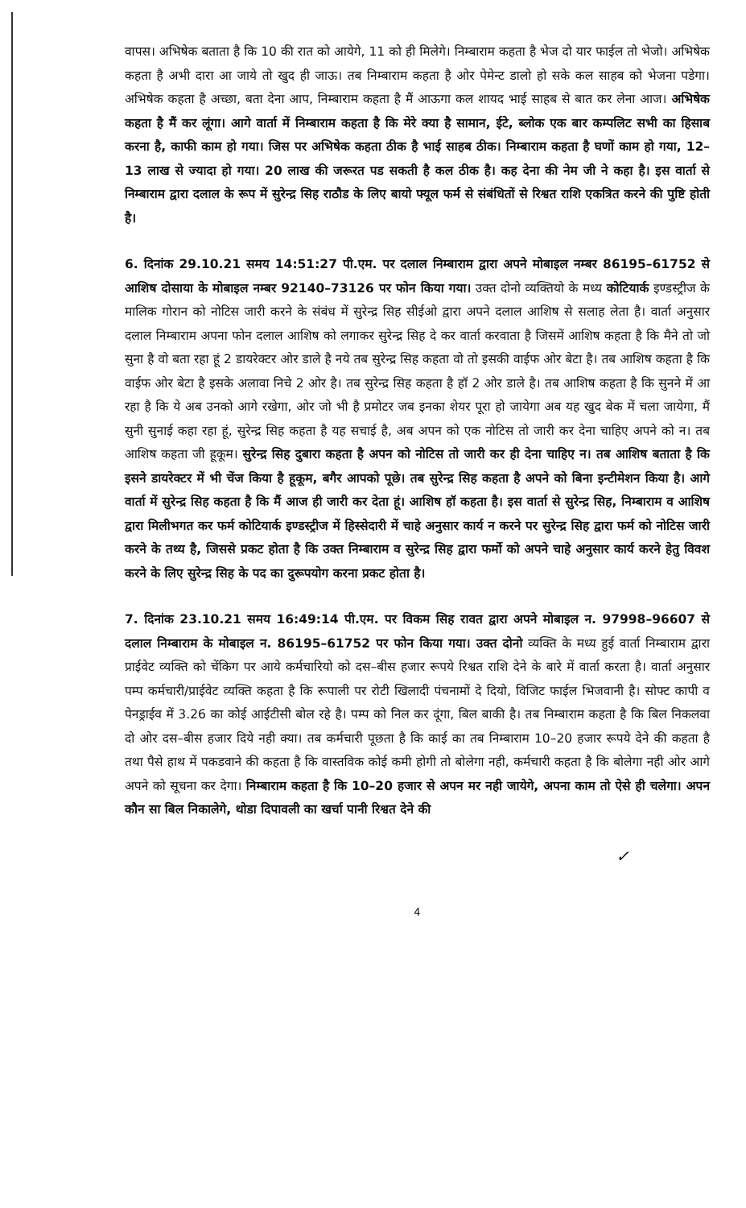वापस। अभिषेक बताता है कि 10 की रात को आयेगे, 11 को ही मिलेगे। निम्बाराम कहता है भेज दो यार फाईल तो भेजो। अभिषेक कहता है अभी दारा आ जाये तो खुद ही जाऊ। तब निम्बाराम कहता है ओर पेमेन्ट डालो हो सके कल साहब को भेजना पडेगा। अभिषेक कहता है अच्छा, बता देना आप, निम्बाराम कहता है मैं आऊगा कल शायद भाई साहब से बात कर लेना आज। अभिषेक कहता है मैं कर लूंगा। आगे वार्ता में निम्बाराम कहता है कि मेरे क्या है सामान, ईटे, ब्लोक एक बार कम्पलिट सभी का हिसाब करना है, काफी काम हो गया। जिस पर अभिषेक कहता ठीक है भाई साहब ठीक। निम्बाराम कहता है घणों काम हो गया, 12–13 लाख से ज्यादा हो गया। 20 लाख की जरूरत पड सकती है कल ठीक है। कह देना की नेम जी ने कहा है। इस वार्ता से निम्बाराम द्वारा दलाल के रूप में सुरेन्द्र सिह राठौड के लिए बायो फ्यूल फर्म से संबंधितों से रिश्वत राशि एकत्रित करने की पुष्टि होती है।
6. दिनांक 29.10.21 समय 14:51:27 पी.एम. पर दलाल निम्बाराम द्वारा अपने मोबाइल नम्बर 86195–61752 से आशिष दोसाया के मोबाइल नम्बर 92140–73126 पर फोन किया गया। उक्त दोनो व्यक्तियो के मध्य कोटियार्क इण्डस्ट्रीज के मालिक गोरान को नोटिस जारी करने के संबंध में सुरेन्द्र सिह सीईओ द्वारा अपने दलाल आशिष से सलाह लेता है। वार्ता अनुसार दलाल निम्बाराम अपना फोन दलाल आशिष को लगाकर सुरेन्द्र सिह दे कर वार्ता करवाता है जिसमें आशिष कहता है कि मैने तो जो सुना है वो बता रहा हूं 2 डायरेक्टर ओर डाले है नये तब सुरेन्द्र सिह कहता वो तो इसकी वाईफ ओर बेटा है। तब आशिष कहता है कि वाईफ ओर बेटा है इसके अलावा निचे 2 ओर है। तब सुरेन्द्र सिह कहता है हॉ 2 ओर डाले है। तब आशिष कहता है कि सुनने में आ रहा है कि ये अब उनको आगे रखेगा, ओर जो भी है प्रमोटर जब इनका शेयर पूरा हो जायेगा अब यह खुद बेक में चला जायेगा, मैं सुनी सुनाई कहा रहा हूं, सुरेन्द्र सिह कहता है यह सचाई है, अब अपन को एक नोटिस तो जारी कर देना चाहिए अपने को न। तब आशिष कहता जी हूकूम। सुरेन्द्र सिह दुबारा कहता है अपन को नोटिस तो जारी कर ही देना चाहिए न। तब आशिष बताता है कि इसने डायरेक्टर में भी चेंज किया है हूकूम, बगैर आपको पूछे। तब सुरेन्द्र सिह कहता है अपने को बिना इन्टीमेशन किया है। आगे वार्ता में सुरेन्द्र सिह कहता है कि मैं आज ही जारी कर देता हूं। आशिष हॉ कहता है। इस वार्ता से सुरेन्द्र सिह, निम्बाराम व आशिष द्वारा मिलीभगत कर फर्म कोटियार्क इण्डस्ट्रीज में हिस्सेदारी में चाहे अनुसार कार्य न करने पर सुरेन्द्र सिह द्वारा फर्म को नोटिस जारी करने के तथ्य है, जिससे प्रकट होता है कि उक्त निम्बाराम व सुरेन्द्र सिह द्वारा फर्मो को अपने चाहे अनुसार कार्य करने हेतु विवश करने के लिए सुरेन्द्र सिह के पद का दुरूपयोग करना प्रकट होता है।
7. दिनांक 23.10.21 समय 16:49:14 पी.एम. पर विकम सिह रावत द्वारा अपने मोबाइल न. 97998–96607 से दलाल निम्बाराम के मोबाइल न. 86195–61752 पर फोन किया गया। उक्त दोनो व्यक्ति के मध्य हुई वार्ता निम्बाराम द्वारा प्राईवेट व्यक्ति को चेंकिग पर आये कर्मचारियो को दस–बीस हजार रूपये रिश्वत राशि देने के बारे में वार्ता करता है। वार्ता अनुसार पम्प कर्मचारी/प्राईवेट व्यक्ति कहता है कि रूपाली पर रोटी खिलादी पंचनामों दे दियो, विजिट फाईल भिजवानी है। सोफ्ट कापी व पेनड्राईव में 3.26 का कोई आईटीसी बोल रहे है। पम्प को निल कर दूंगा, बिल बाकी है। तब निम्बाराम कहता है कि बिल निकलवा दो ओर दस–बीस हजार दिये नही क्या। तब कर्मचारी पूछता है कि काई का तब निम्बाराम 10–20 हजार रूपये देने की कहता है तथा पैसे हाथ में पकडवाने की कहता है कि वास्तविक कोई कमी होगी तो बोलेगा नही, कर्मचारी कहता है कि बोलेगा नही ओर आगे अपने को सूचना कर देगा। निम्बाराम कहता है कि 10–20 हजार से अपन मर नही जायेगे, अपना काम तो ऐसे ही चलेगा। अपन कौन सा बिल निकालेगे, थोडा दिपावली का खर्चा पानी रिश्वत देने की
✓
4